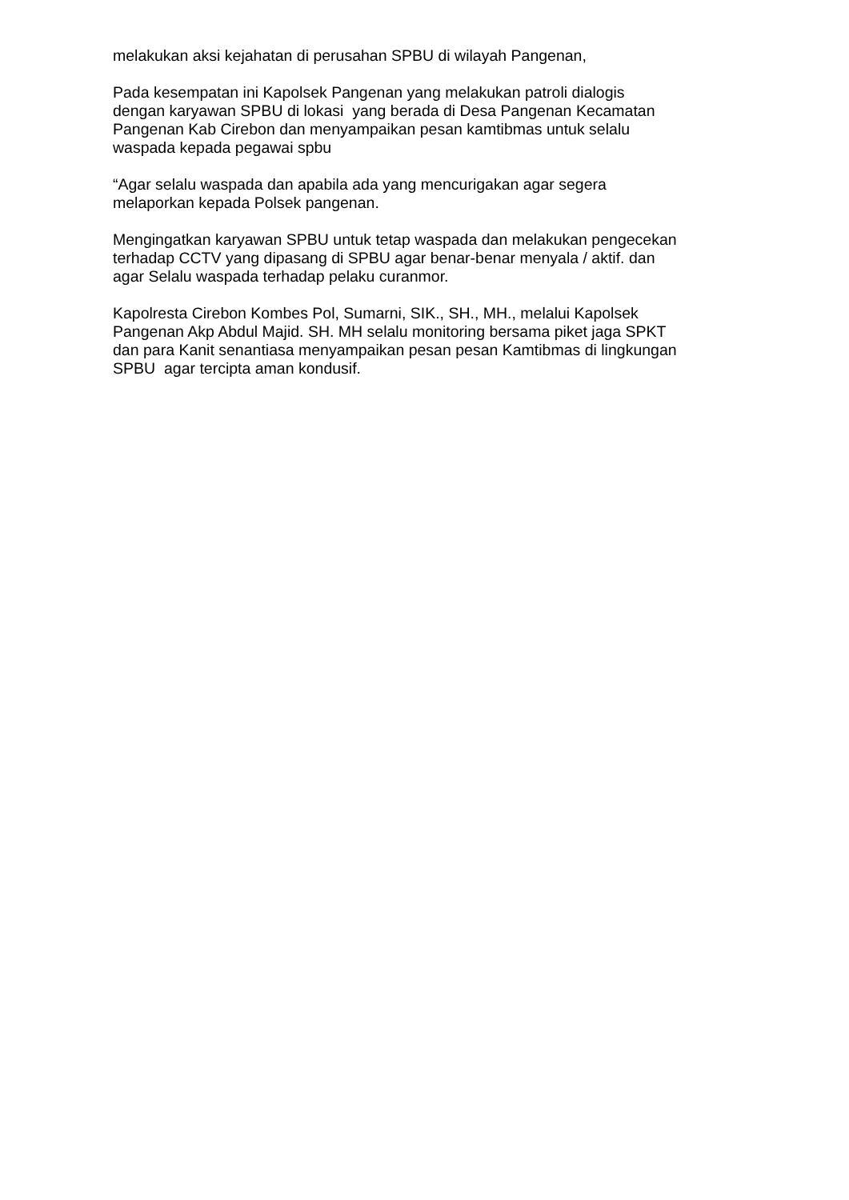melakukan aksi kejahatan di perusahan SPBU di wilayah Pangenan,
Pada kesempatan ini Kapolsek Pangenan yang melakukan patroli dialogis
dengan karyawan SPBU di lokasi yang berada di Desa Pangenan Kecamatan
Pangenan Kab Cirebon dan menyampaikan pesan kamtibmas untuk selalu
waspada kepada pegawai spbu
“Agar selalu waspada dan apabila ada yang mencurigakan agar segera
melaporkan kepada Polsek pangenan.
Mengingatkan karyawan SPBU untuk tetap waspada dan melakukan pengecekan
terhadap CCTV yang dipasang di SPBU agar benar-benar menyala / aktif. dan
agar Selalu waspada terhadap pelaku curanmor.
Kapolresta Cirebon Kombes Pol, Sumarni, SIK., SH., MH., melalui Kapolsek
Pangenan Akp Abdul Majid. SH. MH selalu monitoring bersama piket jaga SPKT
dan para Kanit senantiasa menyampaikan pesan pesan Kamtibmas di lingkungan
SPBU agar tercipta aman kondusif.